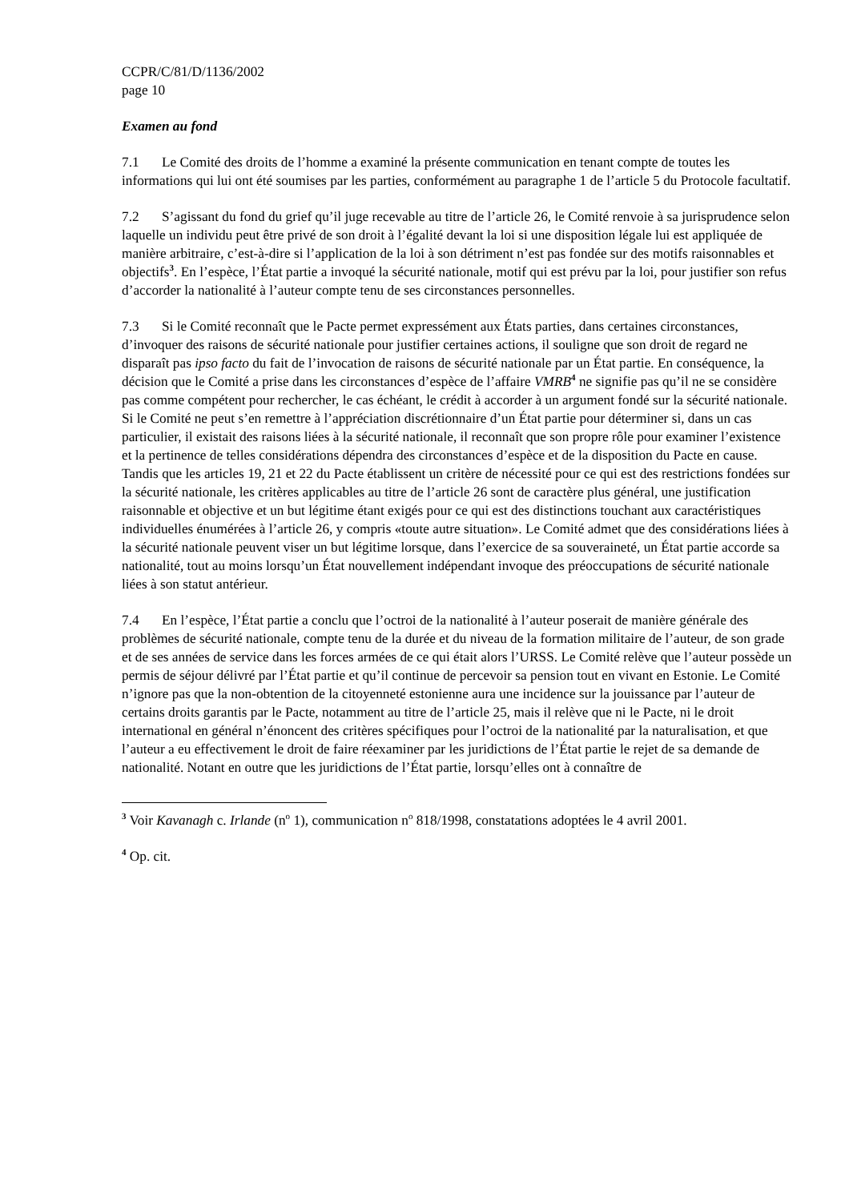CCPR/C/81/D/1136/2002
page 10
Examen au fond
7.1 Le Comité des droits de l’homme a examiné la présente communication en tenant compte de toutes les informations qui lui ont été soumises par les parties, conformément au paragraphe 1 de l’article 5 du Protocole facultatif.
7.2 S’agissant du fond du grief qu’il juge recevable au titre de l’article 26, le Comité renvoie à sa jurisprudence selon laquelle un individu peut être privé de son droit à l’égalité devant la loi si une disposition légale lui est appliquée de manière arbitraire, c’est-à-dire si l’application de la loi à son détriment n’est pas fondée sur des motifs raisonnables et objectifs<sup>3</sup>. En l’espèce, l’État partie a invoqué la sécurité nationale, motif qui est prévu par la loi, pour justifier son refus d’accorder la nationalité à l’auteur compte tenu de ses circonstances personnelles.
7.3 Si le Comité reconnaît que le Pacte permet expressément aux États parties, dans certaines circonstances, d’invoquer des raisons de sécurité nationale pour justifier certaines actions, il souligne que son droit de regard ne disparaît pas ipso facto du fait de l’invocation de raisons de sécurité nationale par un État partie. En conséquence, la décision que le Comité a prise dans les circonstances d’espèce de l’affaire VMRB<sup>4</sup> ne signifie pas qu’il ne se considère pas comme compétent pour rechercher, le cas échéant, le crédit à accorder à un argument fondé sur la sécurité nationale. Si le Comité ne peut s’en remettre à l’appréciation discrétionnaire d’un État partie pour déterminer si, dans un cas particulier, il existait des raisons liées à la sécurité nationale, il reconnaît que son propre rôle pour examiner l’existence et la pertinence de telles considérations dépendra des circonstances d’espèce et de la disposition du Pacte en cause. Tandis que les articles 19, 21 et 22 du Pacte établissent un critère de nécessité pour ce qui est des restrictions fondées sur la sécurité nationale, les critères applicables au titre de l’article 26 sont de caractère plus général, une justification raisonnable et objective et un but légitime étant exigés pour ce qui est des distinctions touchant aux caractéristiques individuelles énumérées à l’article 26, y compris «toute autre situation». Le Comité admet que des considérations liées à la sécurité nationale peuvent viser un but légitime lorsque, dans l’exercice de sa souveraineté, un État partie accorde sa nationalité, tout au moins lorsqu’un État nouvellement indépendant invoque des préoccupations de sécurité nationale liées à son statut antérieur.
7.4 En l’espèce, l’État partie a conclu que l’octroi de la nationalité à l’auteur poserait de manière générale des problèmes de sécurité nationale, compte tenu de la durée et du niveau de la formation militaire de l’auteur, de son grade et de ses années de service dans les forces armées de ce qui était alors l’URSS. Le Comité relève que l’auteur possède un permis de séjour délivré par l’État partie et qu’il continue de percevoir sa pension tout en vivant en Estonie. Le Comité n’ignore pas que la non-obtention de la citoyenneté estonienne aura une incidence sur la jouissance par l’auteur de certains droits garantis par le Pacte, notamment au titre de l’article 25, mais il relève que ni le Pacte, ni le droit international en général n’énoncent des critères spécifiques pour l’octroi de la nationalité par la naturalisation, et que l’auteur a eu effectivement le droit de faire réexaminer par les juridictions de l’État partie le rejet de sa demande de nationalité. Notant en outre que les juridictions de l’État partie, lorsqu’elles ont à connaître de
<sup>3</sup> Voir Kavanagh c. Irlande (n<sup>o</sup> 1), communication n<sup>o</sup> 818/1998, constatations adoptées le 4 avril 2001.
<sup>4</sup> Op. cit.